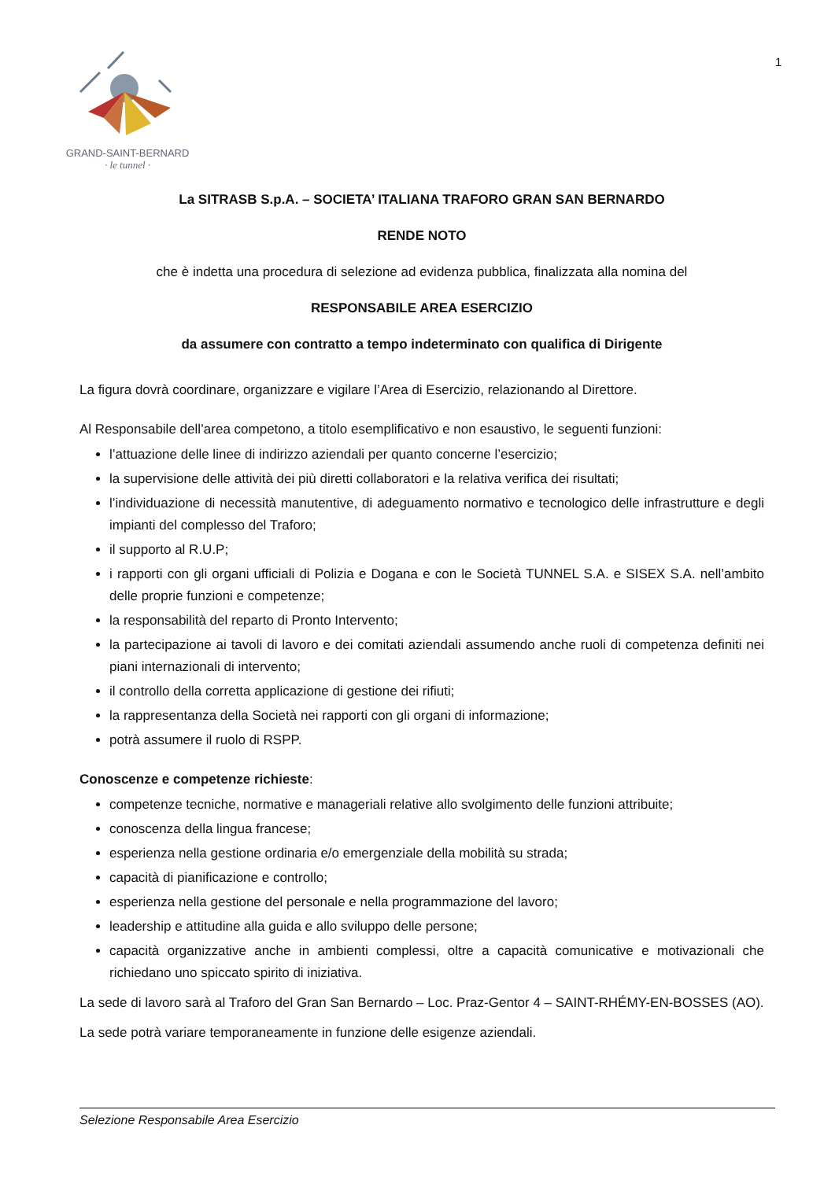GRAND-SAINT-BERNARD
· le tunnel ·
1
La SITRASB S.p.A. – SOCIETA’ ITALIANA TRAFORO GRAN SAN BERNARDO
RENDE NOTO
che è indetta una procedura di selezione ad evidenza pubblica, finalizzata alla nomina del
RESPONSABILE AREA ESERCIZIO
da assumere con contratto a tempo indeterminato con qualifica di Dirigente
La figura dovrà coordinare, organizzare e vigilare l’Area di Esercizio, relazionando al Direttore.
Al Responsabile dell’area competono, a titolo esemplificativo e non esaustivo, le seguenti funzioni:
l’attuazione delle linee di indirizzo aziendali per quanto concerne l’esercizio;
la supervisione delle attività dei più diretti collaboratori e la relativa verifica dei risultati;
l’individuazione di necessità manutentive, di adeguamento normativo e tecnologico delle infrastrutture e degli impianti del complesso del Traforo;
il supporto al R.U.P;
i rapporti con gli organi ufficiali di Polizia e Dogana e con le Società TUNNEL S.A. e SISEX S.A. nell’ambito delle proprie funzioni e competenze;
la responsabilità del reparto di Pronto Intervento;
la partecipazione ai tavoli di lavoro e dei comitati aziendali assumendo anche ruoli di competenza definiti nei piani internazionali di intervento;
il controllo della corretta applicazione di gestione dei rifiuti;
la rappresentanza della Società nei rapporti con gli organi di informazione;
potrà assumere il ruolo di RSPP.
Conoscenze e competenze richieste:
competenze tecniche, normative e manageriali relative allo svolgimento delle funzioni attribuite;
conoscenza della lingua francese;
esperienza nella gestione ordinaria e/o emergenziale della mobilità su strada;
capacità di pianificazione e controllo;
esperienza nella gestione del personale e nella programmazione del lavoro;
leadership e attitudine alla guida e allo sviluppo delle persone;
capacità organizzative anche in ambienti complessi, oltre a capacità comunicative e motivazionali che richiedano uno spiccato spirito di iniziativa.
La sede di lavoro sarà al Traforo del Gran San Bernardo – Loc. Praz-Gentor 4 – SAINT-RHÉMY-EN-BOSSES (AO).
La sede potrà variare temporaneamente in funzione delle esigenze aziendali.
Selezione Responsabile Area Esercizio